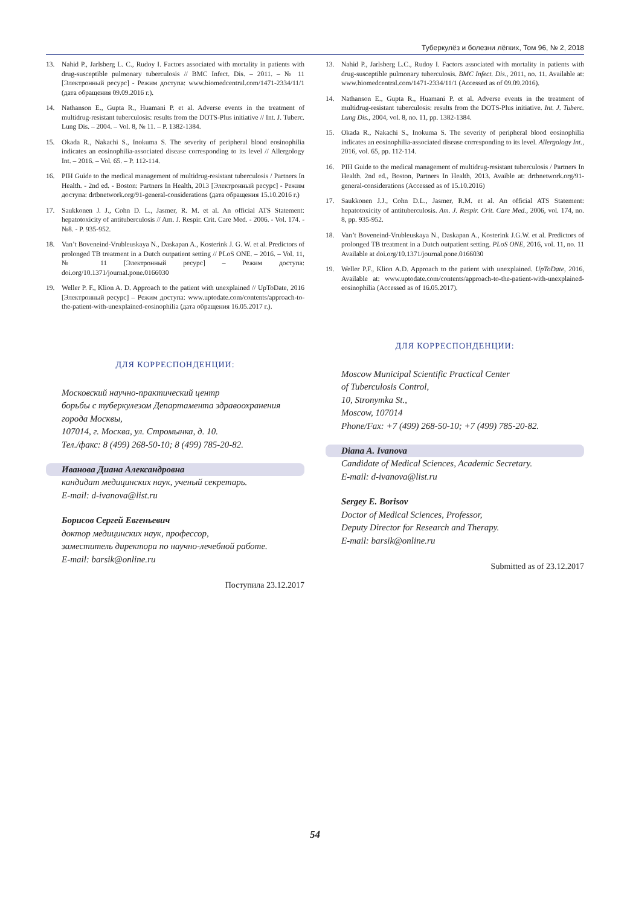Туберкулёз и болезни лёгких, Том 96, № 2, 2018
13. Nahid P., Jarlsberg L. C., Rudoy I. Factors associated with mortality in patients with drug-susceptible pulmonary tuberculosis // BMC Infect. Dis. – 2011. – № 11 [Электронный ресурс] - Режим доступа: www.biomedcentral.com/1471-2334/11/1 (дата обращения 09.09.2016 г.).
14. Nathanson E., Gupta R., Huamani P. et al. Adverse events in the treatment of multidrug-resistant tuberculosis: results from the DOTS-Plus initiative // Int. J. Tuberc. Lung Dis. – 2004. – Vol. 8, № 11. – P. 1382-1384.
15. Okada R., Nakachi S., Inokuma S. The severity of peripheral blood eosinophilia indicates an eosinophilia-associated disease corresponding to its level // Allergology Int. – 2016. – Vol. 65. – P. 112-114.
16. PIH Guide to the medical management of multidrug-resistant tuberculosis / Partners In Health. - 2nd ed. - Boston: Partners In Health, 2013 [Электронный ресурс] - Режим доступа: drtbnetwork.org/91-general-considerations (дата обращения 15.10.2016 г.)
17. Saukkonen J. J., Cohn D. L., Jasmer, R. M. et al. An official ATS Statement: hepatotoxicity of antituberculosis // Am. J. Respir. Crit. Care Med. - 2006. - Vol. 174. - №8. - P. 935-952.
18. Van’t Boveneind-Vrubleuskaya N., Daskapan A., Kosterink J. G. W. et al. Predictors of prolonged TB treatment in a Dutch outpatient setting // PLoS ONE. – 2016. – Vol. 11, № 11 [Электронный ресурс] – Режим доступа: doi.org/10.1371/journal.pone.0166030
19. Weller P. F., Klion A. D. Approach to the patient with unexplained // UpToDate, 2016 [Электронный ресурс] – Режим доступа: www.uptodate.com/contents/approach-to-the-patient-with-unexplained-eosinophilia (дата обращения 16.05.2017 г.).
ДЛЯ КОРРЕСПОНДЕНЦИИ:
Московский научно-практический центр
борьбы с туберкулезом Департамента здравоохранения
города Москвы,
107014, г. Москва, ул. Стромынка, д. 10.
Тел./факс: 8 (499) 268-50-10; 8 (499) 785-20-82.
Иванова Диана Александровна
кандидат медицинских наук, ученый секретарь.
E-mail: d-ivanova@list.ru
Борисов Сергей Евгеньевич
доктор медицинских наук, профессор,
заместитель директора по научно-лечебной работе.
E-mail: barsik@online.ru
Поступила 23.12.2017
13. Nahid P., Jarlsberg L.C., Rudoy I. Factors associated with mortality in patients with drug-susceptible pulmonary tuberculosis. BMC Infect. Dis., 2011, no. 11. Available at: www.biomedcentral.com/1471-2334/11/1 (Accessed as of 09.09.2016).
14. Nathanson E., Gupta R., Huamani P. et al. Adverse events in the treatment of multidrug-resistant tuberculosis: results from the DOTS-Plus initiative. Int. J. Tuberc. Lung Dis., 2004, vol. 8, no. 11, pp. 1382-1384.
15. Okada R., Nakachi S., Inokuma S. The severity of peripheral blood eosinophilia indicates an eosinophilia-associated disease corresponding to its level. Allergology Int., 2016, vol. 65, pp. 112-114.
16. PIH Guide to the medical management of multidrug-resistant tuberculosis / Partners In Health. 2nd ed., Boston, Partners In Health, 2013. Avaible at: drtbnetwork.org/91-general-considerations (Accessed as of 15.10.2016)
17. Saukkonen J.J., Cohn D.L., Jasmer, R.M. et al. An official ATS Statement: hepatotoxicity of antituberculosis. Am. J. Respir. Crit. Care Med., 2006, vol. 174, no. 8, pp. 935-952.
18. Van’t Boveneind-Vrubleuskaya N., Daskapan A., Kosterink J.G.W. et al. Predictors of prolonged TB treatment in a Dutch outpatient setting. PLoS ONE, 2016, vol. 11, no. 11 Available at doi.org/10.1371/journal.pone.0166030
19. Weller P.F., Klion A.D. Approach to the patient with unexplained. UpToDate, 2016, Available at: www.uptodate.com/contents/approach-to-the-patient-with-unexplained-eosinophilia (Accessed as of 16.05.2017).
ДЛЯ КОРРЕСПОНДЕНЦИИ:
Moscow Municipal Scientific Practical Center
of Tuberculosis Control,
10, Stronymka St.,
Moscow, 107014
Phone/Fax: +7 (499) 268-50-10; +7 (499) 785-20-82.
Diana A. Ivanova
Candidate of Medical Sciences, Academic Secretary.
E-mail: d-ivanova@list.ru
Sergey E. Borisov
Doctor of Medical Sciences, Professor,
Deputy Director for Research and Therapy.
E-mail: barsik@online.ru
Submitted as of 23.12.2017
54